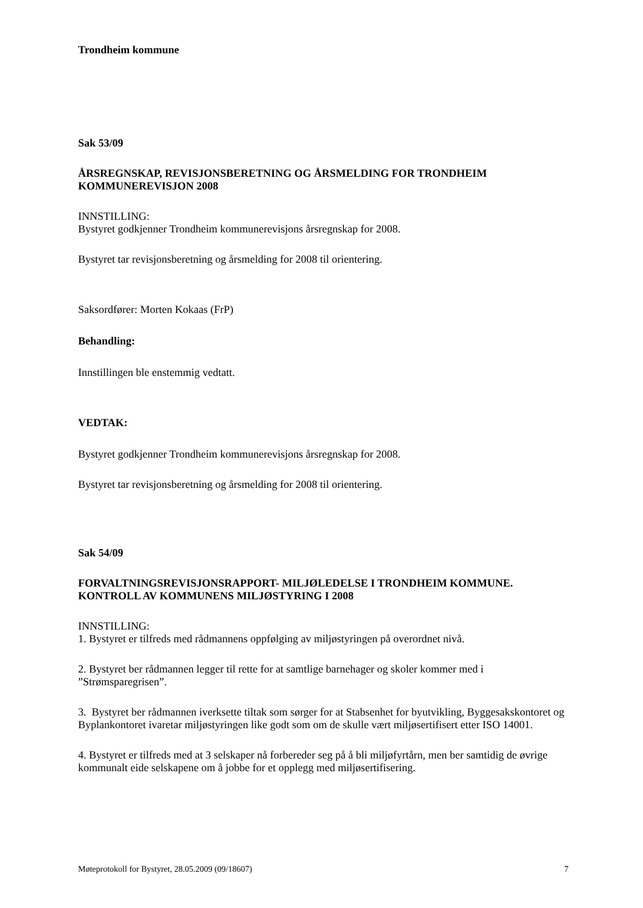Trondheim kommune
Sak 53/09
ÅRSREGNSKAP, REVISJONSBERETNING OG ÅRSMELDING FOR TRONDHEIM KOMMUNEREVISJON 2008
INNSTILLING:
Bystyret godkjenner Trondheim kommunerevisjons årsregnskap for 2008.
Bystyret tar revisjonsberetning og årsmelding for 2008 til orientering.
Saksordfører: Morten Kokaas (FrP)
Behandling:
Innstillingen ble enstemmig vedtatt.
VEDTAK:
Bystyret godkjenner Trondheim kommunerevisjons årsregnskap for 2008.
Bystyret tar revisjonsberetning og årsmelding for 2008 til orientering.
Sak 54/09
FORVALTNINGSREVISJONSRAPPORT- MILJØLEDELSE I TRONDHEIM KOMMUNE. KONTROLL AV KOMMUNENS MILJØSTYRING I 2008
INNSTILLING:
1. Bystyret er tilfreds med rådmannens oppfølging av miljøstyringen på overordnet nivå.
2. Bystyret ber rådmannen legger til rette for at samtlige barnehager og skoler kommer med i ”Strømsparegrisen”.
3. Bystyret ber rådmannen iverksette tiltak som sørger for at Stabsenhet for byutvikling, Byggesakskontoret og Byplankontoret ivaretar miljøstyringen like godt som om de skulle vært miljøsertifisert etter ISO 14001.
4. Bystyret er tilfreds med at 3 selskaper nå forbereder seg på å bli miljøfyrtårn, men ber samtidig de øvrige kommunalt eide selskapene om å jobbe for et opplegg med miljøsertifisering.
Møteprotokoll for Bystyret, 28.05.2009 (09/18607) 7